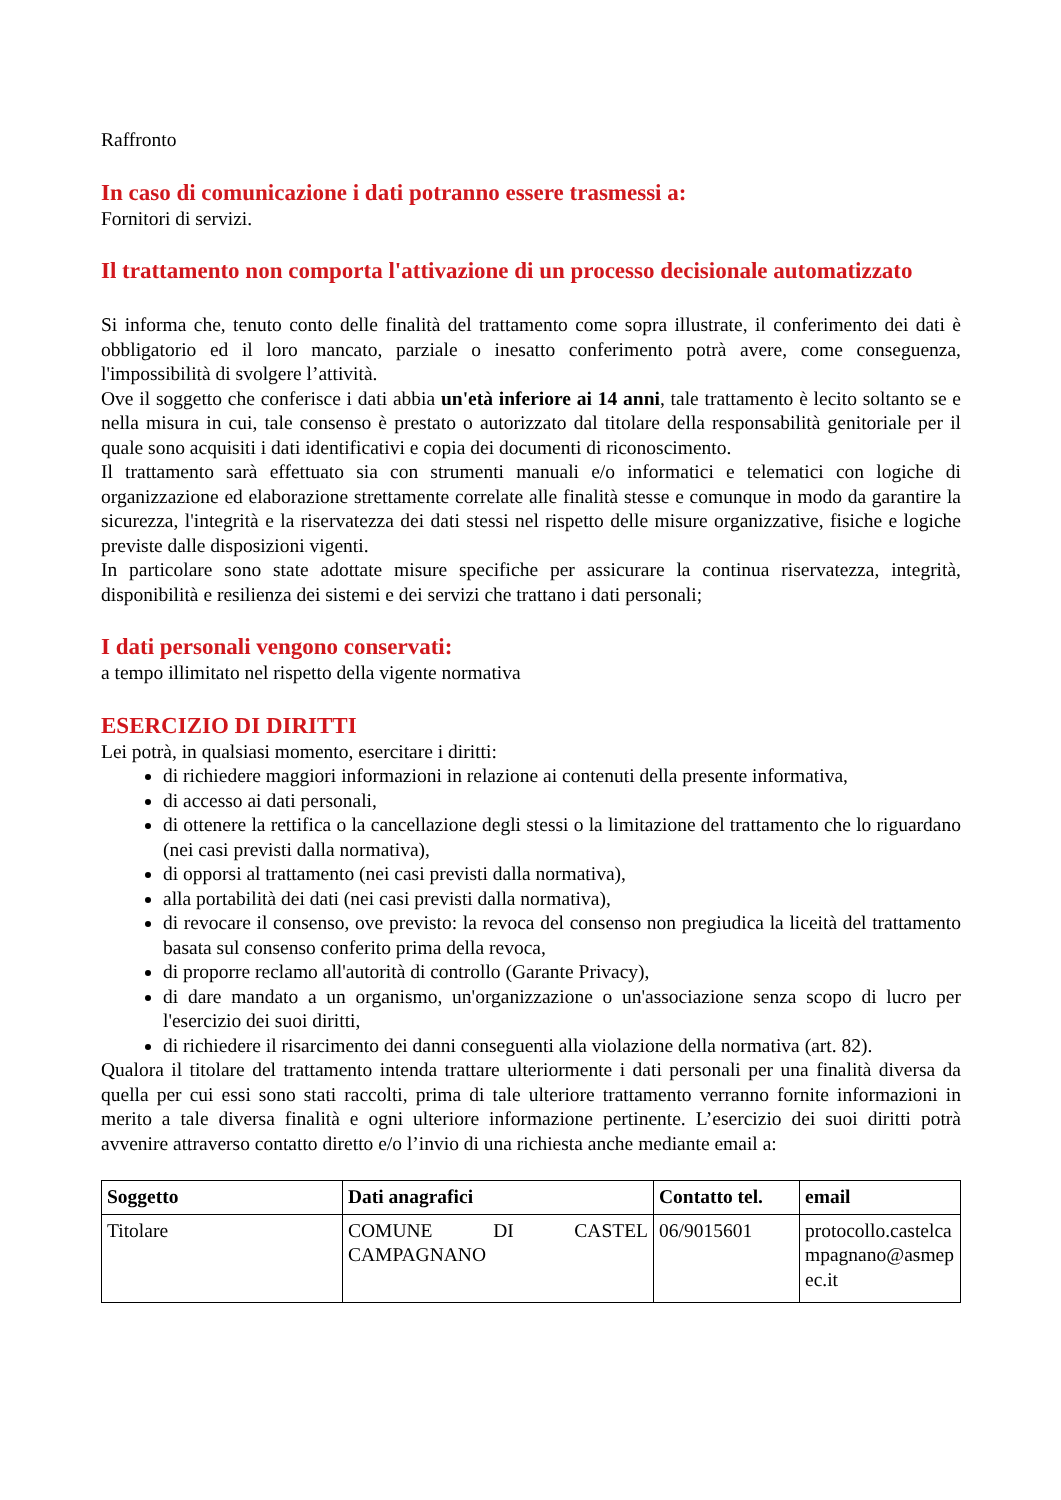Raffronto
In caso di comunicazione i dati potranno essere trasmessi a:
Fornitori di servizi.
Il trattamento non comporta l'attivazione di un processo decisionale automatizzato
Si informa che, tenuto conto delle finalità del trattamento come sopra illustrate, il conferimento dei dati è obbligatorio ed il loro mancato, parziale o inesatto conferimento potrà avere, come conseguenza, l'impossibilità di svolgere l’attività.
Ove il soggetto che conferisce i dati abbia un'età inferiore ai 14 anni, tale trattamento è lecito soltanto se e nella misura in cui, tale consenso è prestato o autorizzato dal titolare della responsabilità genitoriale per il quale sono acquisiti i dati identificativi e copia dei documenti di riconoscimento.
Il trattamento sarà effettuato sia con strumenti manuali e/o informatici e telematici con logiche di organizzazione ed elaborazione strettamente correlate alle finalità stesse e comunque in modo da garantire la sicurezza, l'integrità e la riservatezza dei dati stessi nel rispetto delle misure organizzative, fisiche e logiche previste dalle disposizioni vigenti.
In particolare sono state adottate misure specifiche per assicurare la continua riservatezza, integrità, disponibilità e resilienza dei sistemi e dei servizi che trattano i dati personali;
I dati personali vengono conservati:
a tempo illimitato nel rispetto della vigente normativa
ESERCIZIO DI DIRITTI
Lei potrà, in qualsiasi momento, esercitare i diritti:
di richiedere maggiori informazioni in relazione ai contenuti della presente informativa,
di accesso ai dati personali,
di ottenere la rettifica o la cancellazione degli stessi o la limitazione del trattamento che lo riguardano (nei casi previsti dalla normativa),
di opporsi al trattamento (nei casi previsti dalla normativa),
alla portabilità dei dati (nei casi previsti dalla normativa),
di revocare il consenso, ove previsto: la revoca del consenso non pregiudica la liceità del trattamento basata sul consenso conferito prima della revoca,
di proporre reclamo all'autorità di controllo (Garante Privacy),
di dare mandato a un organismo, un'organizzazione o un'associazione senza scopo di lucro per l'esercizio dei suoi diritti,
di richiedere il risarcimento dei danni conseguenti alla violazione della normativa (art. 82).
Qualora il titolare del trattamento intenda trattare ulteriormente i dati personali per una finalità diversa da quella per cui essi sono stati raccolti, prima di tale ulteriore trattamento verranno fornite informazioni in merito a tale diversa finalità e ogni ulteriore informazione pertinente. L’esercizio dei suoi diritti potrà avvenire attraverso contatto diretto e/o l’invio di una richiesta anche mediante email a:
| Soggetto | Dati anagrafici | Contatto tel. | email |
| --- | --- | --- | --- |
| Titolare | COMUNE DI CASTEL CAMPAGNANO | 06/9015601 | protocollo.castelcampagnano@asmepec.it |